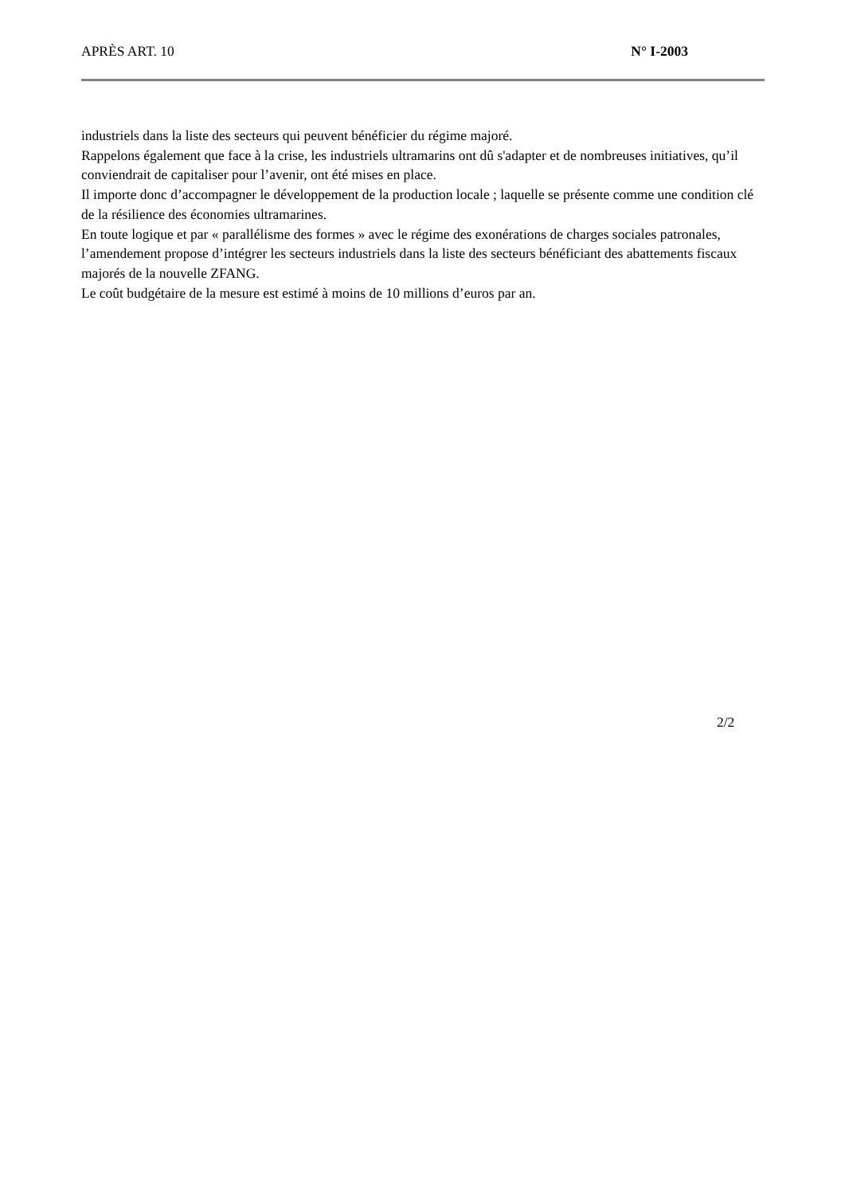APRÈS ART. 10 N° I-2003
industriels dans la liste des secteurs qui peuvent bénéficier du régime majoré.
Rappelons également que face à la crise, les industriels ultramarins ont dû s'adapter et de nombreuses initiatives, qu’il conviendrait de capitaliser pour l’avenir, ont été mises en place.
Il importe donc d’accompagner le développement de la production locale ; laquelle se présente comme une condition clé de la résilience des économies ultramarines.
En toute logique et par « parallélisme des formes » avec le régime des exonérations de charges sociales patronales, l’amendement propose d’intégrer les secteurs industriels dans la liste des secteurs bénéficiant des abattements fiscaux majorés de la nouvelle ZFANG.
Le coût budgétaire de la mesure est estimé à moins de 10 millions d’euros par an.
2/2